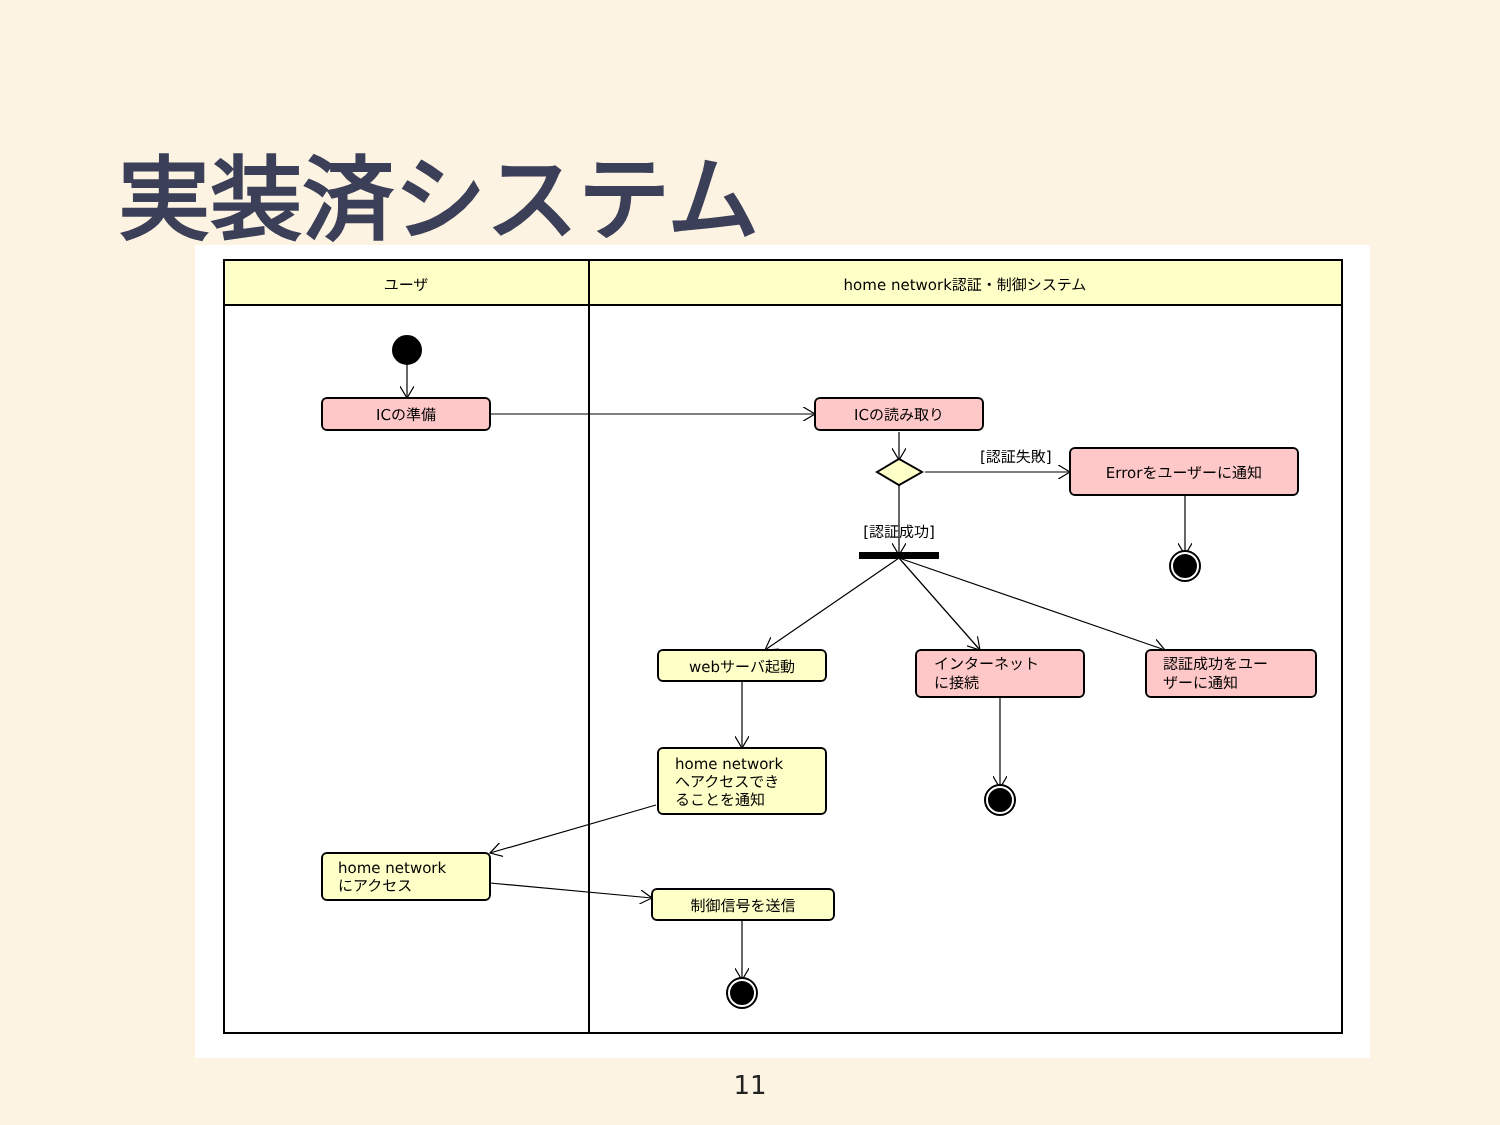実装済システム
ユーザ
home network認証・制御システム
ICの準備
ICの読み取り
[認証失敗]
Errorをユーザーに通知
[認証成功]
webサーバ起動
インターネット
に接続
認証成功をユー
ザーに通知
home network
へアクセスでき
ることを通知
home network
にアクセス
制御信号を送信
11